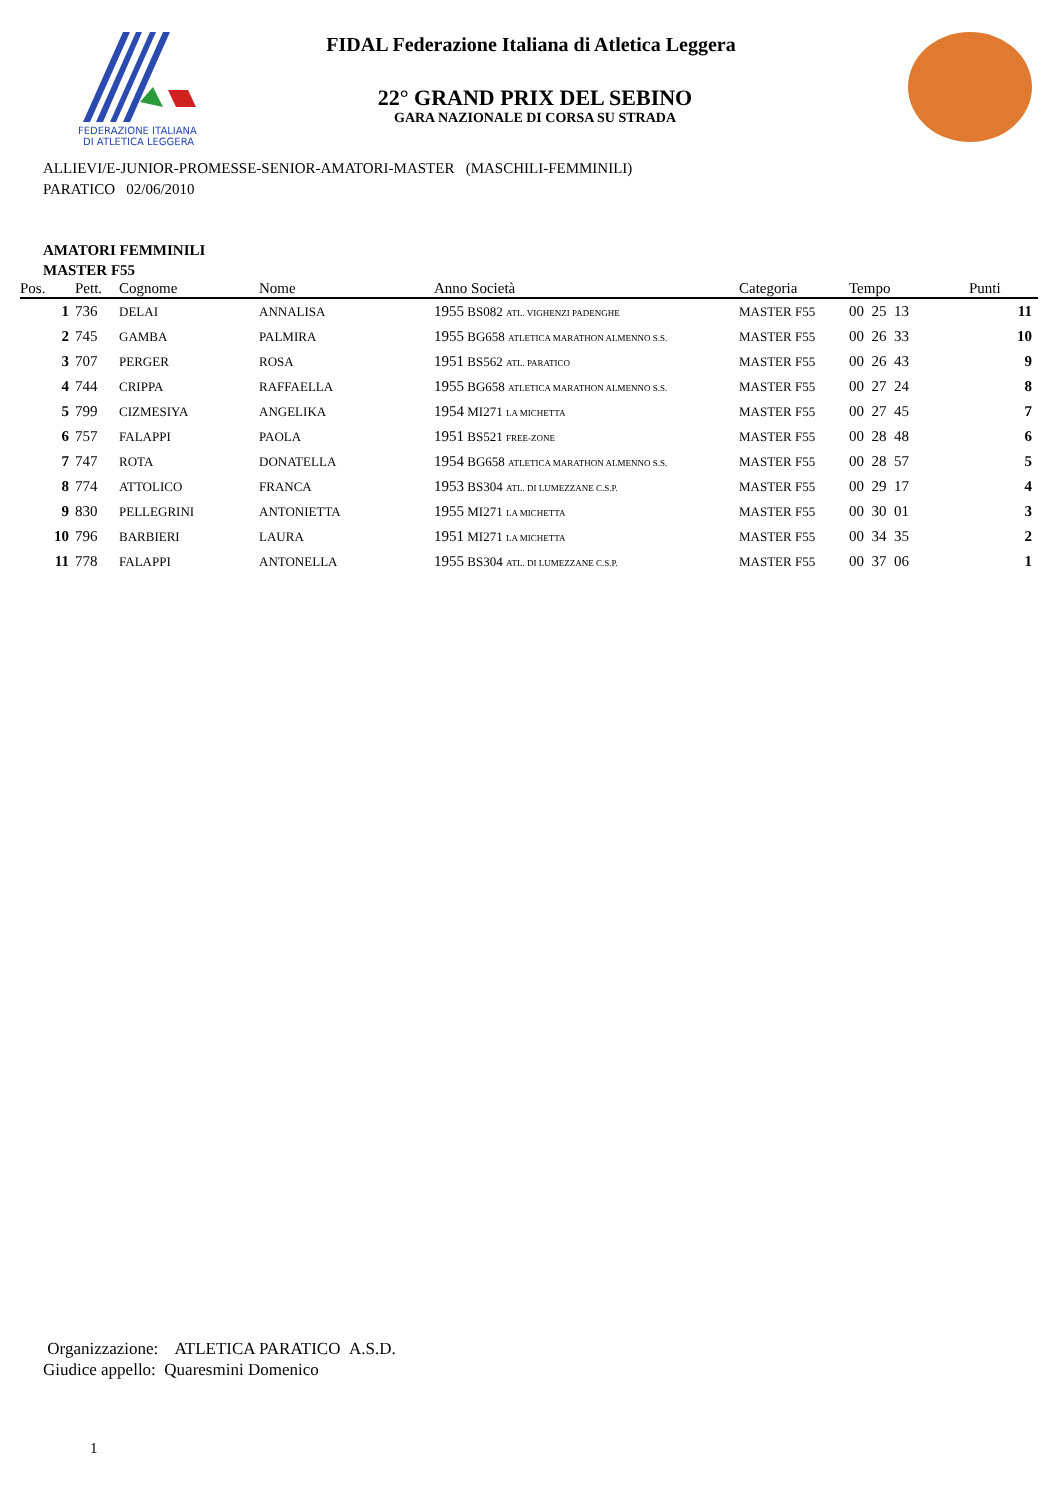FEDERAZIONE ITALIANA
DI ATLETICA LEGGERA
FIDAL Federazione Italiana di Atletica Leggera
22° GRAND PRIX DEL SEBINO
GARA NAZIONALE DI CORSA SU STRADA
ALLIEVI/E-JUNIOR-PROMESSE-SENIOR-AMATORI-MASTER (MASCHILI-FEMMINILI)
PARATICO 02/06/2010
AMATORI FEMMINILI
MASTER F55
| Pos. | Pett. | Cognome | Nome | Anno Società | Categoria | Tempo | Punti |
| --- | --- | --- | --- | --- | --- | --- | --- |
| 1 | 736 | DELAI | ANNALISA | 1955 BS082 ATL. VIGHENZI PADENGHE | MASTER F55 | 00 25 13 | 11 |
| 2 | 745 | GAMBA | PALMIRA | 1955 BG658 ATLETICA MARATHON ALMENNO S.S. | MASTER F55 | 00 26 33 | 10 |
| 3 | 707 | PERGER | ROSA | 1951 BS562 ATL. PARATICO | MASTER F55 | 00 26 43 | 9 |
| 4 | 744 | CRIPPA | RAFFAELLA | 1955 BG658 ATLETICA MARATHON ALMENNO S.S. | MASTER F55 | 00 27 24 | 8 |
| 5 | 799 | CIZMESIYA | ANGELIKA | 1954 MI271 LA MICHETTA | MASTER F55 | 00 27 45 | 7 |
| 6 | 757 | FALAPPI | PAOLA | 1951 BS521 FREE-ZONE | MASTER F55 | 00 28 48 | 6 |
| 7 | 747 | ROTA | DONATELLA | 1954 BG658 ATLETICA MARATHON ALMENNO S.S. | MASTER F55 | 00 28 57 | 5 |
| 8 | 774 | ATTOLICO | FRANCA | 1953 BS304 ATL. DI LUMEZZANE C.S.P. | MASTER F55 | 00 29 17 | 4 |
| 9 | 830 | PELLEGRINI | ANTONIETTA | 1955 MI271 LA MICHETTA | MASTER F55 | 00 30 01 | 3 |
| 10 | 796 | BARBIERI | LAURA | 1951 MI271 LA MICHETTA | MASTER F55 | 00 34 35 | 2 |
| 11 | 778 | FALAPPI | ANTONELLA | 1955 BS304 ATL. DI LUMEZZANE C.S.P. | MASTER F55 | 00 37 06 | 1 |
Organizzazione: ATLETICA PARATICO A.S.D.
Giudice appello: Quaresmini Domenico
1